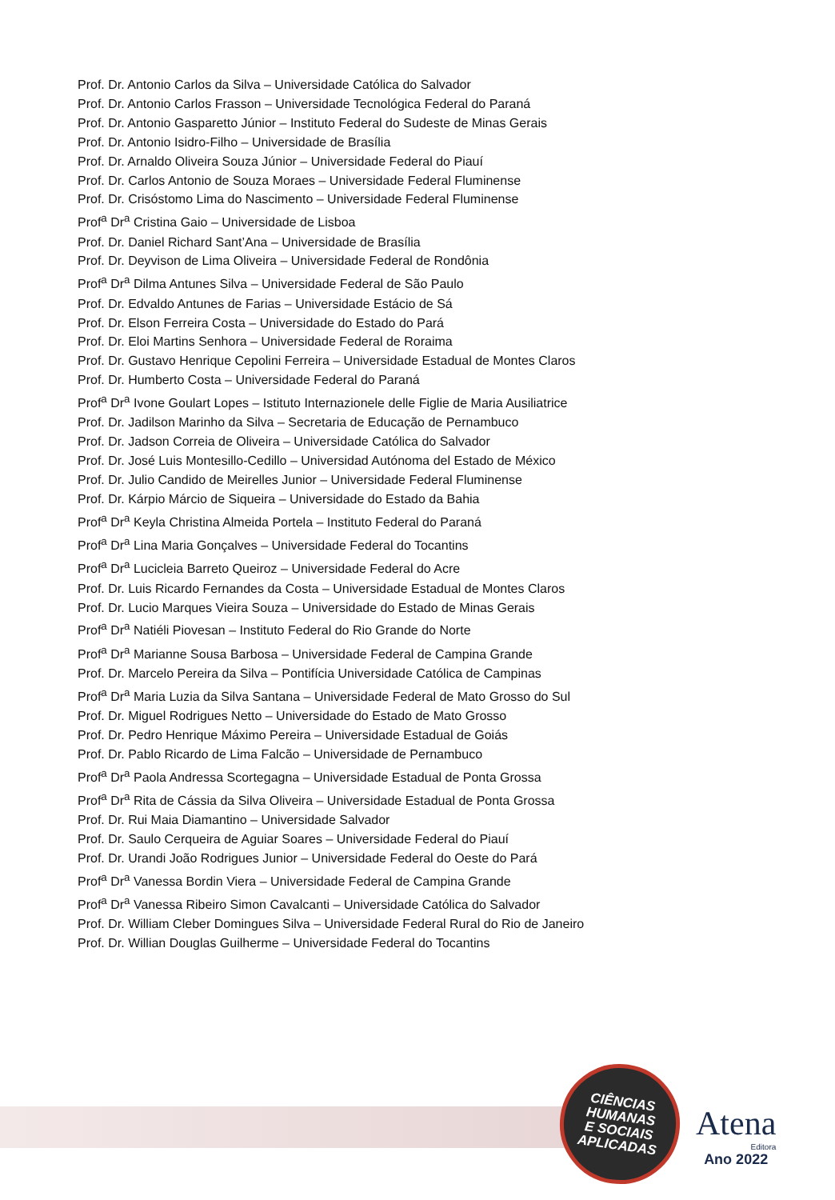Prof. Dr. Antonio Carlos da Silva – Universidade Católica do Salvador
Prof. Dr. Antonio Carlos Frasson – Universidade Tecnológica Federal do Paraná
Prof. Dr. Antonio Gasparetto Júnior – Instituto Federal do Sudeste de Minas Gerais
Prof. Dr. Antonio Isidro-Filho – Universidade de Brasília
Prof. Dr. Arnaldo Oliveira Souza Júnior – Universidade Federal do Piauí
Prof. Dr. Carlos Antonio de Souza Moraes – Universidade Federal Fluminense
Prof. Dr. Crisóstomo Lima do Nascimento – Universidade Federal Fluminense
Prof<sup>a</sup> Dr<sup>a</sup> Cristina Gaio – Universidade de Lisboa
Prof. Dr. Daniel Richard Sant’Ana – Universidade de Brasília
Prof. Dr. Deyvison de Lima Oliveira – Universidade Federal de Rondônia
Prof<sup>a</sup> Dr<sup>a</sup> Dilma Antunes Silva – Universidade Federal de São Paulo
Prof. Dr. Edvaldo Antunes de Farias – Universidade Estácio de Sá
Prof. Dr. Elson Ferreira Costa – Universidade do Estado do Pará
Prof. Dr. Eloi Martins Senhora – Universidade Federal de Roraima
Prof. Dr. Gustavo Henrique Cepolini Ferreira – Universidade Estadual de Montes Claros
Prof. Dr. Humberto Costa – Universidade Federal do Paraná
Prof<sup>a</sup> Dr<sup>a</sup> Ivone Goulart Lopes – Istituto Internazionele delle Figlie de Maria Ausiliatrice
Prof. Dr. Jadilson Marinho da Silva – Secretaria de Educação de Pernambuco
Prof. Dr. Jadson Correia de Oliveira – Universidade Católica do Salvador
Prof. Dr. José Luis Montesillo-Cedillo – Universidad Autónoma del Estado de México
Prof. Dr. Julio Candido de Meirelles Junior – Universidade Federal Fluminense
Prof. Dr. Kárpio Márcio de Siqueira – Universidade do Estado da Bahia
Prof<sup>a</sup> Dr<sup>a</sup> Keyla Christina Almeida Portela – Instituto Federal do Paraná
Prof<sup>a</sup> Dr<sup>a</sup> Lina Maria Gonçalves – Universidade Federal do Tocantins
Prof<sup>a</sup> Dr<sup>a</sup> Lucicleia Barreto Queiroz – Universidade Federal do Acre
Prof. Dr. Luis Ricardo Fernandes da Costa – Universidade Estadual de Montes Claros
Prof. Dr. Lucio Marques Vieira Souza – Universidade do Estado de Minas Gerais
Prof<sup>a</sup> Dr<sup>a</sup> Natiéli Piovesan – Instituto Federal do Rio Grande do Norte
Prof<sup>a</sup> Dr<sup>a</sup> Marianne Sousa Barbosa – Universidade Federal de Campina Grande
Prof. Dr. Marcelo Pereira da Silva – Pontifícia Universidade Católica de Campinas
Prof<sup>a</sup> Dr<sup>a</sup> Maria Luzia da Silva Santana – Universidade Federal de Mato Grosso do Sul
Prof. Dr. Miguel Rodrigues Netto – Universidade do Estado de Mato Grosso
Prof. Dr. Pedro Henrique Máximo Pereira – Universidade Estadual de Goiás
Prof. Dr. Pablo Ricardo de Lima Falcão – Universidade de Pernambuco
Prof<sup>a</sup> Dr<sup>a</sup> Paola Andressa Scortegagna – Universidade Estadual de Ponta Grossa
Prof<sup>a</sup> Dr<sup>a</sup> Rita de Cássia da Silva Oliveira – Universidade Estadual de Ponta Grossa
Prof. Dr. Rui Maia Diamantino – Universidade Salvador
Prof. Dr. Saulo Cerqueira de Aguiar Soares – Universidade Federal do Piauí
Prof. Dr. Urandi João Rodrigues Junior – Universidade Federal do Oeste do Pará
Prof<sup>a</sup> Dr<sup>a</sup> Vanessa Bordin Viera – Universidade Federal de Campina Grande
Prof<sup>a</sup> Dr<sup>a</sup> Vanessa Ribeiro Simon Cavalcanti – Universidade Católica do Salvador
Prof. Dr. William Cleber Domingues Silva – Universidade Federal Rural do Rio de Janeiro
Prof. Dr. Willian Douglas Guilherme – Universidade Federal do Tocantins
CIÊNCIAS
HUMANAS
E SOCIAIS
APLICADAS
Atena
Editora
Ano 2022